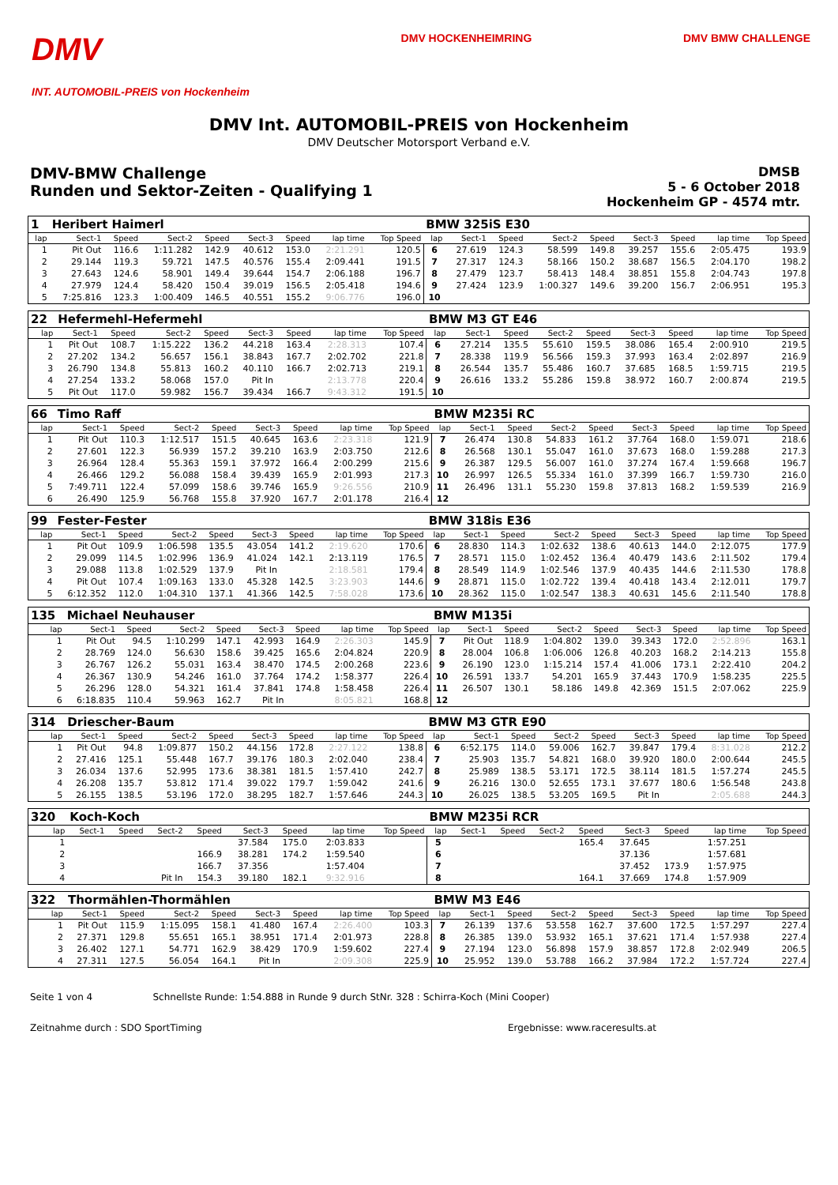DMV
INT. AUTOMOBIL-PREIS von Hockenheim
DMV HOCKENHEIMRING DMV BMW CHALLENGE
DMV Int. AUTOMOBIL-PREIS von Hockenheim
DMV Deutscher Motorsport Verband e.V.
DMV-BMW Challenge
Runden und Sektor-Zeiten - Qualifying 1
DMSB
5 - 6 October 2018
Hockenheim GP - 4574 mtr.
| 1 | Heribert Haimerl | | | | | | | | BMW 325iS E30 | | | | | | | | |
| lap | Sect-1 | Speed | Sect-2 | Speed | Sect-3 | Speed | lap time | Top Speed | lap | Sect-1 | Speed | Sect-2 | Speed | Sect-3 | Speed | lap time | Top Speed |
| 1 | Pit Out | 116.6 | 1:11.282 | 142.9 | 40.612 | 153.0 | 2:21.291 | 120.5 | 6 | 27.619 | 124.3 | 58.599 | 149.8 | 39.257 | 155.6 | 2:05.475 | 193.9 |
| 2 | 29.144 | 119.3 | 59.721 | 147.5 | 40.576 | 155.4 | 2:09.441 | 191.5 | 7 | 27.317 | 124.3 | 58.166 | 150.2 | 38.687 | 156.5 | 2:04.170 | 198.2 |
| 3 | 27.643 | 124.6 | 58.901 | 149.4 | 39.644 | 154.7 | 2:06.188 | 196.7 | 8 | 27.479 | 123.7 | 58.413 | 148.4 | 38.851 | 155.8 | 2:04.743 | 197.8 |
| 4 | 27.979 | 124.4 | 58.420 | 150.4 | 39.019 | 156.5 | 2:05.418 | 194.6 | 9 | 27.424 | 123.9 | 1:00.327 | 149.6 | 39.200 | 156.7 | 2:06.951 | 195.3 |
| 5 | 7:25.816 | 123.3 | 1:00.409 | 146.5 | 40.551 | 155.2 | 9:06.776 | 196.0 | 10 | | | | | | | | |
| 22 | Hefermehl-Hefermehl | | | | | | | | BMW M3 GT E46 | | | | | | | | |
| lap | Sect-1 | Speed | Sect-2 | Speed | Sect-3 | Speed | lap time | Top Speed | lap | Sect-1 | Speed | Sect-2 | Speed | Sect-3 | Speed | lap time | Top Speed |
| 1 | Pit Out | 108.7 | 1:15.222 | 136.2 | 44.218 | 163.4 | 2:28.313 | 107.4 | 6 | 27.214 | 135.5 | 55.610 | 159.5 | 38.086 | 165.4 | 2:00.910 | 219.5 |
| 2 | 27.202 | 134.2 | 56.657 | 156.1 | 38.843 | 167.7 | 2:02.702 | 221.8 | 7 | 28.338 | 119.9 | 56.566 | 159.3 | 37.993 | 163.4 | 2:02.897 | 216.9 |
| 3 | 26.790 | 134.8 | 55.813 | 160.2 | 40.110 | 166.7 | 2:02.713 | 219.1 | 8 | 26.544 | 135.7 | 55.486 | 160.7 | 37.685 | 168.5 | 1:59.715 | 219.5 |
| 4 | 27.254 | 133.2 | 58.068 | 157.0 | Pit In | | 2:13.778 | 220.4 | 9 | 26.616 | 133.2 | 55.286 | 159.8 | 38.972 | 160.7 | 2:00.874 | 219.5 |
| 5 | Pit Out | 117.0 | 59.982 | 156.7 | 39.434 | 166.7 | 9:43.312 | 191.5 | 10 | | | | | | | | |
| 66 | Timo Raff | | | | | | | | BMW M235i RC | | | | | | | | |
| lap | Sect-1 | Speed | Sect-2 | Speed | Sect-3 | Speed | lap time | Top Speed | lap | Sect-1 | Speed | Sect-2 | Speed | Sect-3 | Speed | lap time | Top Speed |
| 1 | Pit Out | 110.3 | 1:12.517 | 151.5 | 40.645 | 163.6 | 2:23.318 | 121.9 | 7 | 26.474 | 130.8 | 54.833 | 161.2 | 37.764 | 168.0 | 1:59.071 | 218.6 |
| 2 | 27.601 | 122.3 | 56.939 | 157.2 | 39.210 | 163.9 | 2:03.750 | 212.6 | 8 | 26.568 | 130.1 | 55.047 | 161.0 | 37.673 | 168.0 | 1:59.288 | 217.3 |
| 3 | 26.964 | 128.4 | 55.363 | 159.1 | 37.972 | 166.4 | 2:00.299 | 215.6 | 9 | 26.387 | 129.5 | 56.007 | 161.0 | 37.274 | 167.4 | 1:59.668 | 196.7 |
| 4 | 26.466 | 129.2 | 56.088 | 158.4 | 39.439 | 165.9 | 2:01.993 | 217.3 | 10 | 26.997 | 126.5 | 55.334 | 161.0 | 37.399 | 166.7 | 1:59.730 | 216.0 |
| 5 | 7:49.711 | 122.4 | 57.099 | 158.6 | 39.746 | 165.9 | 9:26.556 | 210.9 | 11 | 26.496 | 131.1 | 55.230 | 159.8 | 37.813 | 168.2 | 1:59.539 | 216.9 |
| 6 | 26.490 | 125.9 | 56.768 | 155.8 | 37.920 | 167.7 | 2:01.178 | 216.4 | 12 | | | | | | | | |
| 99 | Fester-Fester | | | | | | | | BMW 318is E36 | | | | | | | | |
| lap | Sect-1 | Speed | Sect-2 | Speed | Sect-3 | Speed | lap time | Top Speed | lap | Sect-1 | Speed | Sect-2 | Speed | Sect-3 | Speed | lap time | Top Speed |
| 1 | Pit Out | 109.9 | 1:06.598 | 135.5 | 43.054 | 141.2 | 2:19.620 | 170.6 | 6 | 28.830 | 114.3 | 1:02.632 | 138.6 | 40.613 | 144.0 | 2:12.075 | 177.9 |
| 2 | 29.099 | 114.5 | 1:02.996 | 136.9 | 41.024 | 142.1 | 2:13.119 | 176.5 | 7 | 28.571 | 115.0 | 1:02.452 | 136.4 | 40.479 | 143.6 | 2:11.502 | 179.4 |
| 3 | 29.088 | 113.8 | 1:02.529 | 137.9 | Pit In | | 2:18.581 | 179.4 | 8 | 28.549 | 114.9 | 1:02.546 | 137.9 | 40.435 | 144.6 | 2:11.530 | 178.8 |
| 4 | Pit Out | 107.4 | 1:09.163 | 133.0 | 45.328 | 142.5 | 3:23.903 | 144.6 | 9 | 28.871 | 115.0 | 1:02.722 | 139.4 | 40.418 | 143.4 | 2:12.011 | 179.7 |
| 5 | 6:12.352 | 112.0 | 1:04.310 | 137.1 | 41.366 | 142.5 | 7:58.028 | 173.6 | 10 | 28.362 | 115.0 | 1:02.547 | 138.3 | 40.631 | 145.6 | 2:11.540 | 178.8 |
| 135 | Michael Neuhauser | | | | | | | | BMW M135i | | | | | | | | |
| lap | Sect-1 | Speed | Sect-2 | Speed | Sect-3 | Speed | lap time | Top Speed | lap | Sect-1 | Speed | Sect-2 | Speed | Sect-3 | Speed | lap time | Top Speed |
| 1 | Pit Out | 94.5 | 1:10.299 | 147.1 | 42.993 | 164.9 | 2:26.303 | 145.9 | 7 | Pit Out | 118.9 | 1:04.802 | 139.0 | 39.343 | 172.0 | 2:52.896 | 163.1 |
| 2 | 28.769 | 124.0 | 56.630 | 158.6 | 39.425 | 165.6 | 2:04.824 | 220.9 | 8 | 28.004 | 106.8 | 1:06.006 | 126.8 | 40.203 | 168.2 | 2:14.213 | 155.8 |
| 3 | 26.767 | 126.2 | 55.031 | 163.4 | 38.470 | 174.5 | 2:00.268 | 223.6 | 9 | 26.190 | 123.0 | 1:15.214 | 157.4 | 41.006 | 173.1 | 2:22.410 | 204.2 |
| 4 | 26.367 | 130.9 | 54.246 | 161.0 | 37.764 | 174.2 | 1:58.377 | 226.4 | 10 | 26.591 | 133.7 | 54.201 | 165.9 | 37.443 | 170.9 | 1:58.235 | 225.5 |
| 5 | 26.296 | 128.0 | 54.321 | 161.4 | 37.841 | 174.8 | 1:58.458 | 226.4 | 11 | 26.507 | 130.1 | 58.186 | 149.8 | 42.369 | 151.5 | 2:07.062 | 225.9 |
| 6 | 6:18.835 | 110.4 | 59.963 | 162.7 | Pit In | | 8:05.821 | 168.8 | 12 | | | | | | | | |
| 314 | Driescher-Baum | | | | | | | | BMW M3 GTR E90 | | | | | | | | |
| lap | Sect-1 | Speed | Sect-2 | Speed | Sect-3 | Speed | lap time | Top Speed | lap | Sect-1 | Speed | Sect-2 | Speed | Sect-3 | Speed | lap time | Top Speed |
| 1 | Pit Out | 94.8 | 1:09.877 | 150.2 | 44.156 | 172.8 | 2:27.122 | 138.8 | 6 | 6:52.175 | 114.0 | 59.006 | 162.7 | 39.847 | 179.4 | 8:31.028 | 212.2 |
| 2 | 27.416 | 125.1 | 55.448 | 167.7 | 39.176 | 180.3 | 2:02.040 | 238.4 | 7 | 25.903 | 135.7 | 54.821 | 168.0 | 39.920 | 180.0 | 2:00.644 | 245.5 |
| 3 | 26.034 | 137.6 | 52.995 | 173.6 | 38.381 | 181.5 | 1:57.410 | 242.7 | 8 | 25.989 | 138.5 | 53.171 | 172.5 | 38.114 | 181.5 | 1:57.274 | 245.5 |
| 4 | 26.208 | 135.7 | 53.812 | 171.4 | 39.022 | 179.7 | 1:59.042 | 241.6 | 9 | 26.216 | 130.0 | 52.655 | 173.1 | 37.677 | 180.6 | 1:56.548 | 243.8 |
| 5 | 26.155 | 138.5 | 53.196 | 172.0 | 38.295 | 182.7 | 1:57.646 | 244.3 | 10 | 26.025 | 138.5 | 53.205 | 169.5 | Pit In | | 2:05.688 | 244.3 |
| 320 | Koch-Koch | | | | | | | | BMW M235i RCR | | | | | | | | |
| lap | Sect-1 | Speed | Sect-2 | Speed | Sect-3 | Speed | lap time | Top Speed | lap | Sect-1 | Speed | Sect-2 | Speed | Sect-3 | Speed | lap time | Top Speed |
| 1 | | | | | 37.584 | 175.0 | 2:03.833 | | 5 | | | | 165.4 | 37.645 | | 1:57.251 | |
| 2 | | | | 166.9 | 38.281 | 174.2 | 1:59.540 | | 6 | | | | | 37.136 | | 1:57.681 | |
| 3 | | | | 166.7 | 37.356 | | 1:57.404 | | 7 | | | | | 37.452 | 173.9 | 1:57.975 | |
| 4 | | | Pit In | 154.3 | 39.180 | 182.1 | 9:32.916 | | 8 | | | | 164.1 | 37.669 | 174.8 | 1:57.909 | |
| 322 | Thormählen-Thormählen | | | | | | | | BMW M3 E46 | | | | | | | | |
| lap | Sect-1 | Speed | Sect-2 | Speed | Sect-3 | Speed | lap time | Top Speed | lap | Sect-1 | Speed | Sect-2 | Speed | Sect-3 | Speed | lap time | Top Speed |
| 1 | Pit Out | 115.9 | 1:15.095 | 158.1 | 41.480 | 167.4 | 2:26.400 | 103.3 | 7 | 26.139 | 137.6 | 53.558 | 162.7 | 37.600 | 172.5 | 1:57.297 | 227.4 |
| 2 | 27.371 | 129.8 | 55.651 | 165.1 | 38.951 | 171.4 | 2:01.973 | 228.8 | 8 | 26.385 | 139.0 | 53.932 | 165.1 | 37.621 | 171.4 | 1:57.938 | 227.4 |
| 3 | 26.402 | 127.1 | 54.771 | 162.9 | 38.429 | 170.9 | 1:59.602 | 227.4 | 9 | 27.194 | 123.0 | 56.898 | 157.9 | 38.857 | 172.8 | 2:02.949 | 206.5 |
| 4 | 27.311 | 127.5 | 56.054 | 164.1 | Pit In | | 2:09.308 | 225.9 | 10 | 25.952 | 139.0 | 53.788 | 166.2 | 37.984 | 172.2 | 1:57.724 | 227.4 |
Seite 1 von 4 Schnellste Runde: 1:54.888 in Runde 9 durch StNr. 328 : Schirra-Koch (Mini Cooper)
Zeitnahme durch : SDO SportTiming Ergebnisse: www.raceresults.at